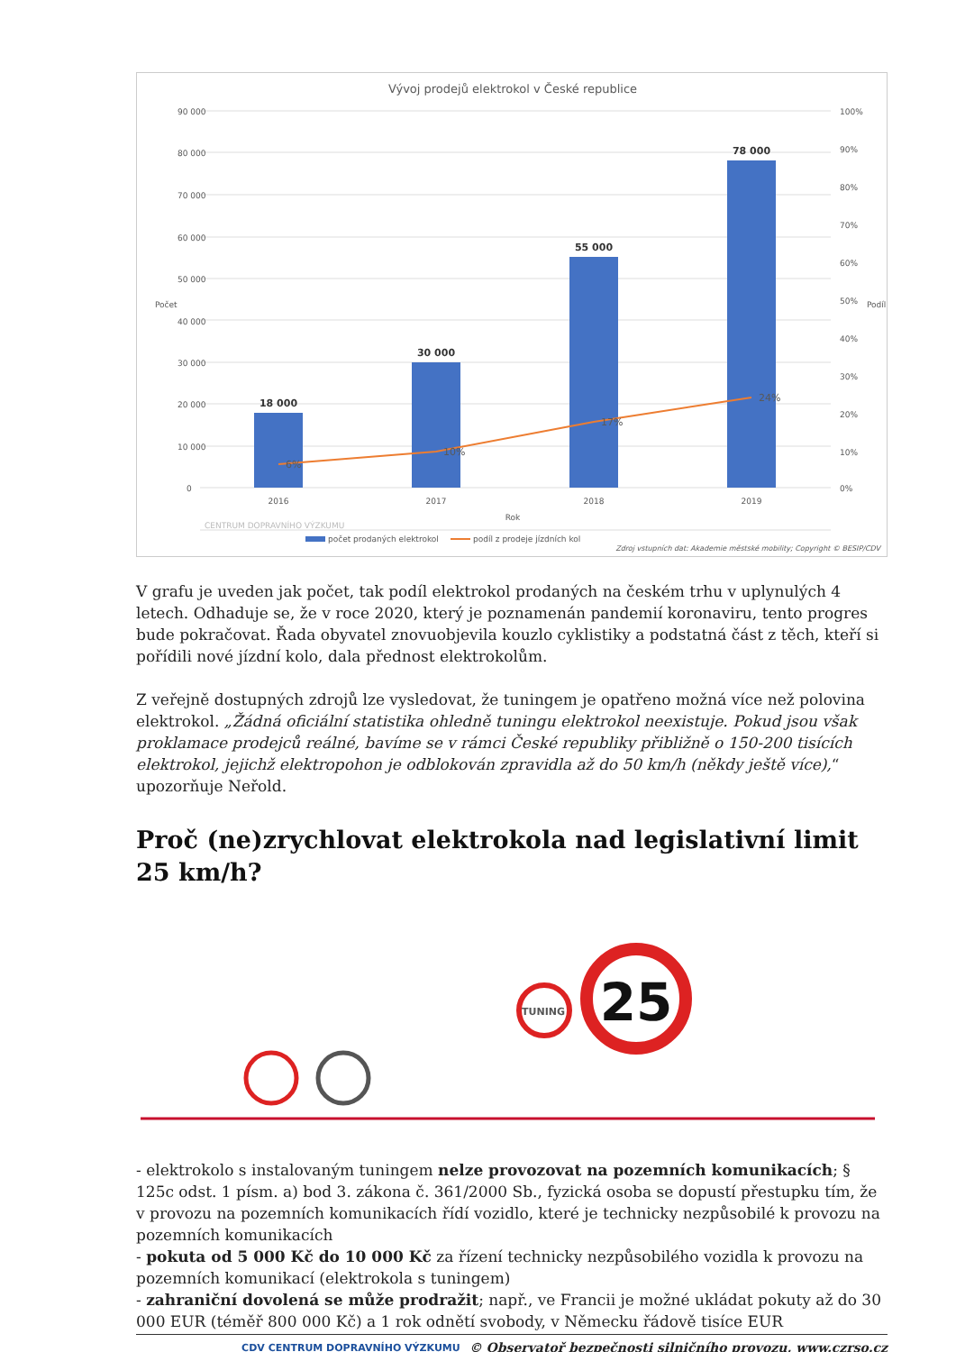Vývoj prodejů elektrokol v České republice
90 000
80 000
70 000
60 000
50 000
40 000
30 000
20 000
10 000
0
100%
90%
80%
70%
60%
50%
40%
30%
20%
10%
0%
Počet
Podíl
18 000
30 000
55 000
78 000
6%
10%
17%
24%
2016
2017
2018
2019
Rok
počet prodaných elektrokol
podíl z prodeje jízdních kol
CENTRUM DOPRAVNÍHO VÝZKUMU
Zdroj vstupních dat: Akademie městské mobility; Copyright © BESIP/CDV
V grafu je uveden jak počet, tak podíl elektrokol prodaných na českém trhu v uplynulých 4 letech. Odhaduje se, že v roce 2020, který je poznamenán pandemií koronaviru, tento progres bude pokračovat. Řada obyvatel znovuobjevila kouzlo cyklistiky a podstatná část z těch, kteří si pořídili nové jízdní kolo, dala přednost elektrokolům.
Z veřejně dostupných zdrojů lze vysledovat, že tuningem je opatřeno možná více než polovina elektrokol. „Žádná oficiální statistika ohledně tuningu elektrokol neexistuje. Pokud jsou však proklamace prodejců reálné, bavíme se v rámci České republiky přibližně o 150-200 tisících elektrokol, jejichž elektropohon je odblokován zpravidla až do 50 km/h (někdy ještě více),“ upozorňuje Neřold.
Proč (ne)zrychlovat elektrokola nad legislativní limit 25 km/h?
TUNING
25
- elektrokolo s instalovaným tuningem nelze provozovat na pozemních komunikacích; § 125c odst. 1 písm. a) bod 3. zákona č. 361/2000 Sb., fyzická osoba se dopustí přestupku tím, že v provozu na pozemních komunikacích řídí vozidlo, které je technicky nezpůsobilé k provozu na pozemních komunikacích
- pokuta od 5 000 Kč do 10 000 Kč za řízení technicky nezpůsobilého vozidla k provozu na pozemních komunikací (elektrokola s tuningem)
- zahraniční dovolená se může prodražit; např., ve Francii je možné ukládat pokuty až do 30 000 EUR (téměř 800 000 Kč) a 1 rok odnětí svobody, v Německu řádově tisíce EUR
CDV CENTRUM DOPRAVNÍHO VÝZKUMU © Observatoř bezpečnosti silničního provozu, www.czrso.cz